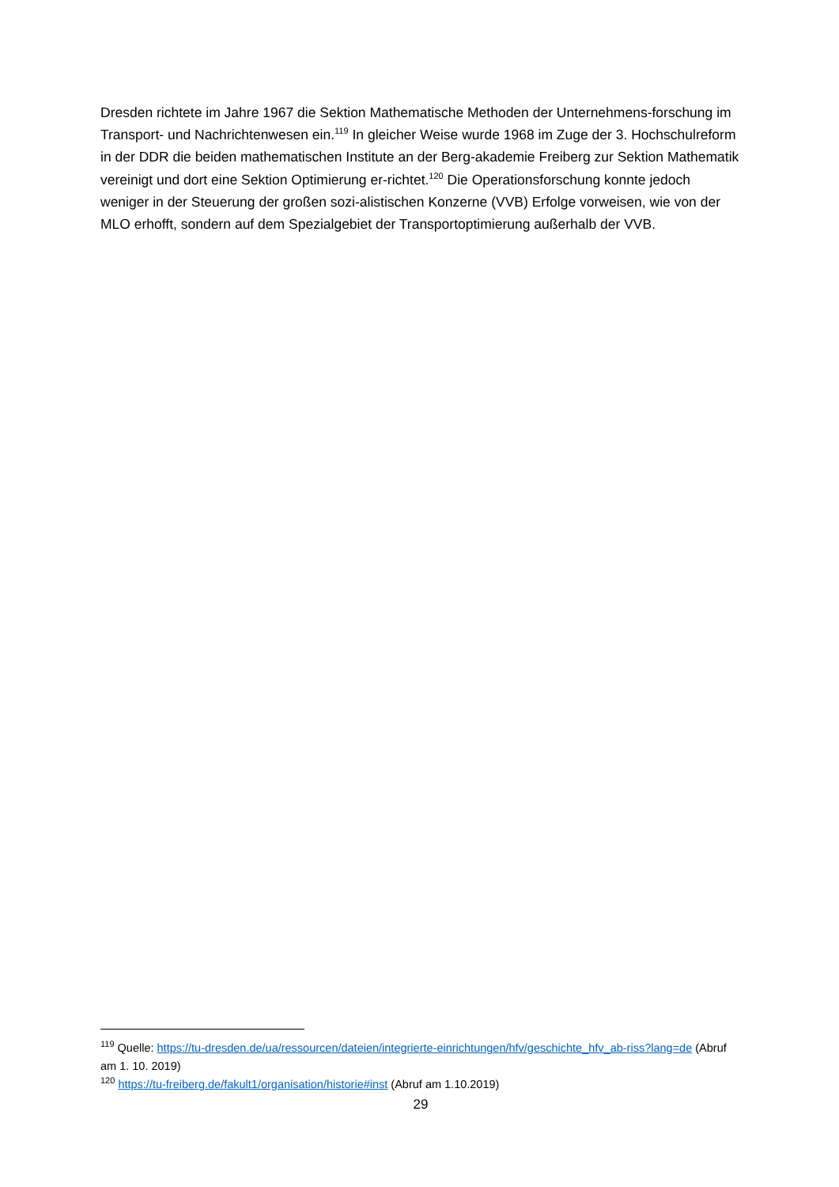Dresden richtete im Jahre 1967 die Sektion Mathematische Methoden der Unternehmens-forschung im Transport- und Nachrichtenwesen ein.<sup>119</sup> In gleicher Weise wurde 1968 im Zuge der 3. Hochschulreform in der DDR die beiden mathematischen Institute an der Berg-akademie Freiberg zur Sektion Mathematik vereinigt und dort eine Sektion Optimierung er-richtet.<sup>120</sup> Die Operationsforschung konnte jedoch weniger in der Steuerung der großen sozi-alistischen Konzerne (VVB) Erfolge vorweisen, wie von der MLO erhofft, sondern auf dem Spezialgebiet der Transportoptimierung außerhalb der VVB.
<sup>119</sup> Quelle: https://tu-dresden.de/ua/ressourcen/dateien/integrierte-einrichtungen/hfv/geschichte_hfv_ab-riss?lang=de (Abruf am 1. 10. 2019)
<sup>120</sup> https://tu-freiberg.de/fakult1/organisation/historie#inst (Abruf am 1.10.2019)
29